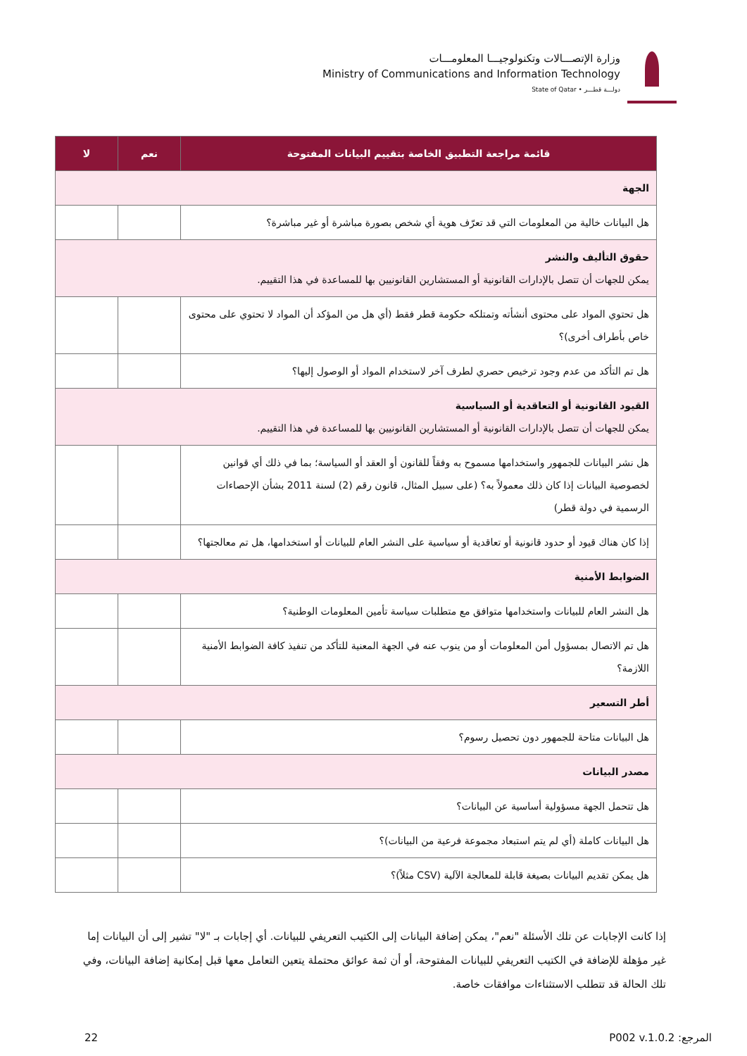وزارة الإتصـــالات وتكنولوجيـــا المعلومـــات
Ministry of Communications and Information Technology
State of Qatar • دولـــة قطـــر
| قائمة مراجعة التطبيق الخاصة بتقييم البيانات المفتوحة | نعم | لا |
| --- | --- | --- |
| الجهة | | |
| هل البيانات خالية من المعلومات التي قد تعرّف هوية أي شخص بصورة مباشرة أو غير مباشرة؟ | | |
| حقوق التأليف والنشر يمكن للجهات أن تتصل بالإدارات القانونية أو المستشارين القانونيين بها للمساعدة في هذا التقييم. | | |
| هل تحتوي المواد على محتوى أنشأته وتمتلكه حكومة قطر فقط (أي هل من المؤكد أن المواد لا تحتوي على محتوى خاص بأطراف أخرى)؟ | | |
| هل تم التأكد من عدم وجود ترخيص حصري لطرف آخر لاستخدام المواد أو الوصول إليها؟ | | |
| القيود القانونية أو التعاقدية أو السياسية يمكن للجهات أن تتصل بالإدارات القانونية أو المستشارين القانونيين بها للمساعدة في هذا التقييم. | | |
| هل نشر البيانات للجمهور واستخدامها مسموح به وفقاً للقانون أو العقد أو السياسة؛ بما في ذلك أي قوانين لخصوصية البيانات إذا كان ذلك معمولاً به؟ (على سبيل المثال، قانون رقم (2) لسنة 2011 بشأن الإحصاءات الرسمية في دولة قطر) | | |
| إذا كان هناك قيود أو حدود قانونية أو تعاقدية أو سياسية على النشر العام للبيانات أو استخدامها، هل تم معالجتها؟ | | |
| الضوابط الأمنية | | |
| هل النشر العام للبيانات واستخدامها متوافق مع متطلبات سياسة تأمين المعلومات الوطنية؟ | | |
| هل تم الاتصال بمسؤول أمن المعلومات أو من ينوب عنه في الجهة المعنية للتأكد من تنفيذ كافة الضوابط الأمنية اللازمة؟ | | |
| أطر التسعير | | |
| هل البيانات متاحة للجمهور دون تحصيل رسوم؟ | | |
| مصدر البيانات | | |
| هل تتحمل الجهة مسؤولية أساسية عن البيانات؟ | | |
| هل البيانات كاملة (أي لم يتم استبعاد مجموعة فرعية من البيانات)؟ | | |
| هل يمكن تقديم البيانات بصيغة قابلة للمعالجة الآلية (CSV مثلاً)؟ | | |
إذا كانت الإجابات عن تلك الأسئلة "نعم"، يمكن إضافة البيانات إلى الكتيب التعريفي للبيانات. أي إجابات بـ "لا" تشير إلى أن البيانات إما غير مؤهلة للإضافة في الكتيب التعريفي للبيانات المفتوحة، أو أن ثمة عوائق محتملة يتعين التعامل معها قبل إمكانية إضافة البيانات، وفي تلك الحالة قد تتطلب الاستثناءات موافقات خاصة.
22 المرجع: P002 v.1.0.2